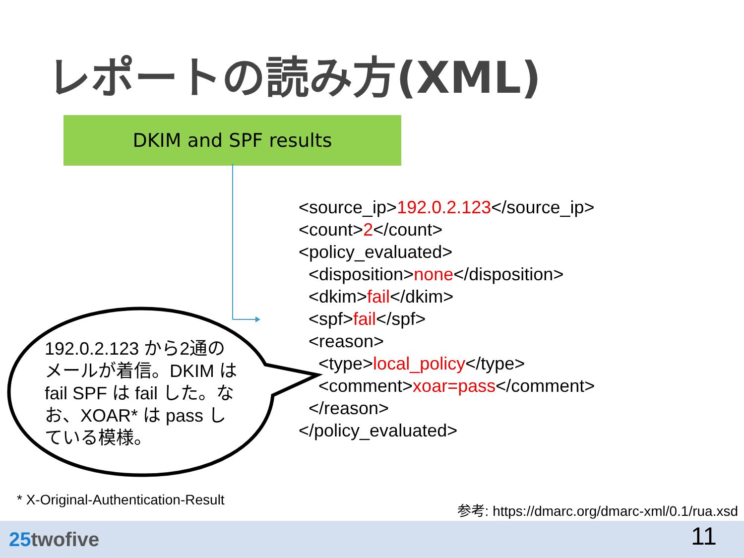レポートの読み方(XML)
DKIM and SPF results
<source_ip>192.0.2.123</source_ip> <count>2</count> <policy_evaluated> <disposition>none</disposition> <dkim>fail</dkim> <spf>fail</spf> <reason> <type>local_policy</type> <comment>xoar=pass</comment> </reason> </policy_evaluated>
192.0.2.123 から2通のメールが着信。DKIM は fail SPF は fail した。なお、XOAR* は pass している模様。
* X-Original-Authentication-Result
参考: https://dmarc.org/dmarc-xml/0.1/rua.xsd
25twofive 11